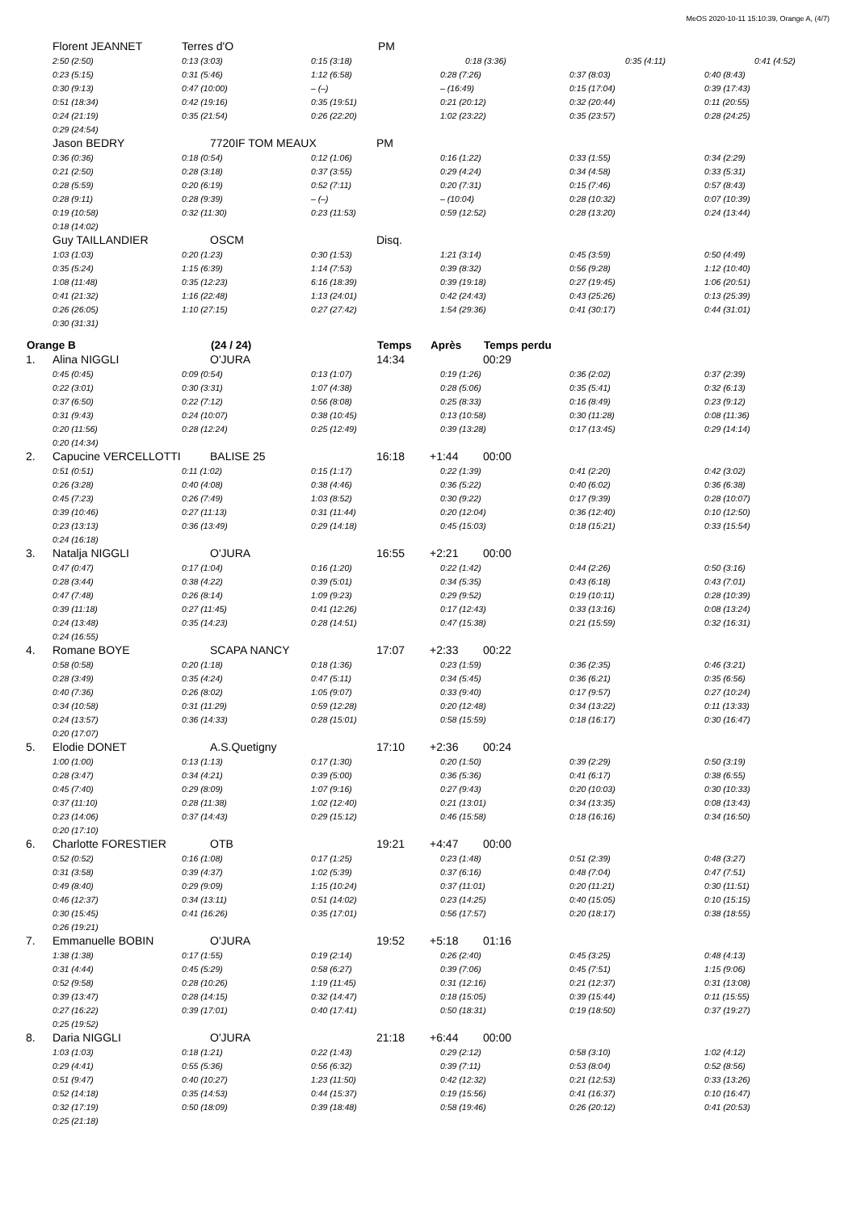MeOS 2020-10-11 15:10:39, Orange A, (4/7)
| | Florent JEANNET | Terres d'O | | PM | | | | |
| | 2:50 (2:50) | 0:13 (3:03) | 0:15 (3:18) | 0:18 (3:36) | | | 0:35 (4:11) | 0:41 (4:52) |
| | 0:23 (5:15) | 0:31 (5:46) | 1:12 (6:58) | 0:28 (7:26) | 0:37 (8:03) | 0:40 (8:43) |
| | 0:30 (9:13) | 0:47 (10:00) | – (–) | – (16:49) | 0:15 (17:04) | 0:39 (17:43) |
| | 0:51 (18:34) | 0:42 (19:16) | 0:35 (19:51) | 0:21 (20:12) | 0:32 (20:44) | 0:11 (20:55) |
| | 0:24 (21:19) | 0:35 (21:54) | 0:26 (22:20) | 1:02 (23:22) | 0:35 (23:57) | 0:28 (24:25) |
| | 0:29 (24:54) | | | | | |
| | Jason BEDRY | 7720IF TOM MEAUX | PM | | |
| | 0:36 (0:36) | 0:18 (0:54) | 0:12 (1:06) | 0:16 (1:22) | 0:33 (1:55) | 0:34 (2:29) |
| | 0:21 (2:50) | 0:28 (3:18) | 0:37 (3:55) | 0:29 (4:24) | 0:34 (4:58) | 0:33 (5:31) |
| | 0:28 (5:59) | 0:20 (6:19) | 0:52 (7:11) | 0:20 (7:31) | 0:15 (7:46) | 0:57 (8:43) |
| | 0:28 (9:11) | 0:28 (9:39) | – (–) | – (10:04) | 0:28 (10:32) | 0:07 (10:39) |
| | 0:19 (10:58) | 0:32 (11:30) | 0:23 (11:53) | 0:59 (12:52) | 0:28 (13:20) | 0:24 (13:44) |
| | 0:18 (14:02) | | | | | |
| | Guy TAILLANDIER | OSCM | Disq. | | |
| | 1:03 (1:03) | 0:20 (1:23) | 0:30 (1:53) | 1:21 (3:14) | 0:45 (3:59) | 0:50 (4:49) |
| | 0:35 (5:24) | 1:15 (6:39) | 1:14 (7:53) | 0:39 (8:32) | 0:56 (9:28) | 1:12 (10:40) |
| | 1:08 (11:48) | 0:35 (12:23) | 6:16 (18:39) | 0:39 (19:18) | 0:27 (19:45) | 1:06 (20:51) |
| | 0:41 (21:32) | 1:16 (22:48) | 1:13 (24:01) | 0:42 (24:43) | 0:43 (25:26) | 0:13 (25:39) |
| | 0:26 (26:05) | 1:10 (27:15) | 0:27 (27:42) | 1:54 (29:36) | 0:41 (30:17) | 0:44 (31:01) |
| | 0:30 (31:31) | | | | | |
| Orange B | (24 / 24) | Temps | Après | Temps perdu |
| --- | --- | --- | --- | --- |
| 1. | Alina NIGGLI | O'JURA | 14:34 | | 00:29 |
| | 0:45 (0:45) | 0:09 (0:54) | 0:13 (1:07) | 0:19 (1:26) | 0:36 (2:02) | 0:37 (2:39) |
| | 0:22 (3:01) | 0:30 (3:31) | 1:07 (4:38) | 0:28 (5:06) | 0:35 (5:41) | 0:32 (6:13) |
| | 0:37 (6:50) | 0:22 (7:12) | 0:56 (8:08) | 0:25 (8:33) | 0:16 (8:49) | 0:23 (9:12) |
| | 0:31 (9:43) | 0:24 (10:07) | 0:38 (10:45) | 0:13 (10:58) | 0:30 (11:28) | 0:08 (11:36) |
| | 0:20 (11:56) | 0:28 (12:24) | 0:25 (12:49) | 0:39 (13:28) | 0:17 (13:45) | 0:29 (14:14) |
| | 0:20 (14:34) | | | | | |
| 2. | Capucine VERCELLOTTI | BALISE 25 | 16:18 | +1:44 | 00:00 |
| | 0:51 (0:51) | 0:11 (1:02) | 0:15 (1:17) | 0:22 (1:39) | 0:41 (2:20) | 0:42 (3:02) |
| | 0:26 (3:28) | 0:40 (4:08) | 0:38 (4:46) | 0:36 (5:22) | 0:40 (6:02) | 0:36 (6:38) |
| | 0:45 (7:23) | 0:26 (7:49) | 1:03 (8:52) | 0:30 (9:22) | 0:17 (9:39) | 0:28 (10:07) |
| | 0:39 (10:46) | 0:27 (11:13) | 0:31 (11:44) | 0:20 (12:04) | 0:36 (12:40) | 0:10 (12:50) |
| | 0:23 (13:13) | 0:36 (13:49) | 0:29 (14:18) | 0:45 (15:03) | 0:18 (15:21) | 0:33 (15:54) |
| | 0:24 (16:18) | | | | | |
| 3. | Natalja NIGGLI | O'JURA | 16:55 | +2:21 | 00:00 |
| | 0:47 (0:47) | 0:17 (1:04) | 0:16 (1:20) | 0:22 (1:42) | 0:44 (2:26) | 0:50 (3:16) |
| | 0:28 (3:44) | 0:38 (4:22) | 0:39 (5:01) | 0:34 (5:35) | 0:43 (6:18) | 0:43 (7:01) |
| | 0:47 (7:48) | 0:26 (8:14) | 1:09 (9:23) | 0:29 (9:52) | 0:19 (10:11) | 0:28 (10:39) |
| | 0:39 (11:18) | 0:27 (11:45) | 0:41 (12:26) | 0:17 (12:43) | 0:33 (13:16) | 0:08 (13:24) |
| | 0:24 (13:48) | 0:35 (14:23) | 0:28 (14:51) | 0:47 (15:38) | 0:21 (15:59) | 0:32 (16:31) |
| | 0:24 (16:55) | | | | | |
| 4. | Romane BOYE | SCAPA NANCY | 17:07 | +2:33 | 00:22 |
| | 0:58 (0:58) | 0:20 (1:18) | 0:18 (1:36) | 0:23 (1:59) | 0:36 (2:35) | 0:46 (3:21) |
| | 0:28 (3:49) | 0:35 (4:24) | 0:47 (5:11) | 0:34 (5:45) | 0:36 (6:21) | 0:35 (6:56) |
| | 0:40 (7:36) | 0:26 (8:02) | 1:05 (9:07) | 0:33 (9:40) | 0:17 (9:57) | 0:27 (10:24) |
| | 0:34 (10:58) | 0:31 (11:29) | 0:59 (12:28) | 0:20 (12:48) | 0:34 (13:22) | 0:11 (13:33) |
| | 0:24 (13:57) | 0:36 (14:33) | 0:28 (15:01) | 0:58 (15:59) | 0:18 (16:17) | 0:30 (16:47) |
| | 0:20 (17:07) | | | | | |
| 5. | Elodie DONET | A.S.Quetigny | 17:10 | +2:36 | 00:24 |
| | 1:00 (1:00) | 0:13 (1:13) | 0:17 (1:30) | 0:20 (1:50) | 0:39 (2:29) | 0:50 (3:19) |
| | 0:28 (3:47) | 0:34 (4:21) | 0:39 (5:00) | 0:36 (5:36) | 0:41 (6:17) | 0:38 (6:55) |
| | 0:45 (7:40) | 0:29 (8:09) | 1:07 (9:16) | 0:27 (9:43) | 0:20 (10:03) | 0:30 (10:33) |
| | 0:37 (11:10) | 0:28 (11:38) | 1:02 (12:40) | 0:21 (13:01) | 0:34 (13:35) | 0:08 (13:43) |
| | 0:23 (14:06) | 0:37 (14:43) | 0:29 (15:12) | 0:46 (15:58) | 0:18 (16:16) | 0:34 (16:50) |
| | 0:20 (17:10) | | | | | |
| 6. | Charlotte FORESTIER | OTB | 19:21 | +4:47 | 00:00 |
| | 0:52 (0:52) | 0:16 (1:08) | 0:17 (1:25) | 0:23 (1:48) | 0:51 (2:39) | 0:48 (3:27) |
| | 0:31 (3:58) | 0:39 (4:37) | 1:02 (5:39) | 0:37 (6:16) | 0:48 (7:04) | 0:47 (7:51) |
| | 0:49 (8:40) | 0:29 (9:09) | 1:15 (10:24) | 0:37 (11:01) | 0:20 (11:21) | 0:30 (11:51) |
| | 0:46 (12:37) | 0:34 (13:11) | 0:51 (14:02) | 0:23 (14:25) | 0:40 (15:05) | 0:10 (15:15) |
| | 0:30 (15:45) | 0:41 (16:26) | 0:35 (17:01) | 0:56 (17:57) | 0:20 (18:17) | 0:38 (18:55) |
| | 0:26 (19:21) | | | | | |
| 7. | Emmanuelle BOBIN | O'JURA | 19:52 | +5:18 | 01:16 |
| | 1:38 (1:38) | 0:17 (1:55) | 0:19 (2:14) | 0:26 (2:40) | 0:45 (3:25) | 0:48 (4:13) |
| | 0:31 (4:44) | 0:45 (5:29) | 0:58 (6:27) | 0:39 (7:06) | 0:45 (7:51) | 1:15 (9:06) |
| | 0:52 (9:58) | 0:28 (10:26) | 1:19 (11:45) | 0:31 (12:16) | 0:21 (12:37) | 0:31 (13:08) |
| | 0:39 (13:47) | 0:28 (14:15) | 0:32 (14:47) | 0:18 (15:05) | 0:39 (15:44) | 0:11 (15:55) |
| | 0:27 (16:22) | 0:39 (17:01) | 0:40 (17:41) | 0:50 (18:31) | 0:19 (18:50) | 0:37 (19:27) |
| | 0:25 (19:52) | | | | | |
| 8. | Daria NIGGLI | O'JURA | 21:18 | +6:44 | 00:00 |
| | 1:03 (1:03) | 0:18 (1:21) | 0:22 (1:43) | 0:29 (2:12) | 0:58 (3:10) | 1:02 (4:12) |
| | 0:29 (4:41) | 0:55 (5:36) | 0:56 (6:32) | 0:39 (7:11) | 0:53 (8:04) | 0:52 (8:56) |
| | 0:51 (9:47) | 0:40 (10:27) | 1:23 (11:50) | 0:42 (12:32) | 0:21 (12:53) | 0:33 (13:26) |
| | 0:52 (14:18) | 0:35 (14:53) | 0:44 (15:37) | 0:19 (15:56) | 0:41 (16:37) | 0:10 (16:47) |
| | 0:32 (17:19) | 0:50 (18:09) | 0:39 (18:48) | 0:58 (19:46) | 0:26 (20:12) | 0:41 (20:53) |
| | 0:25 (21:18) | | | | | |